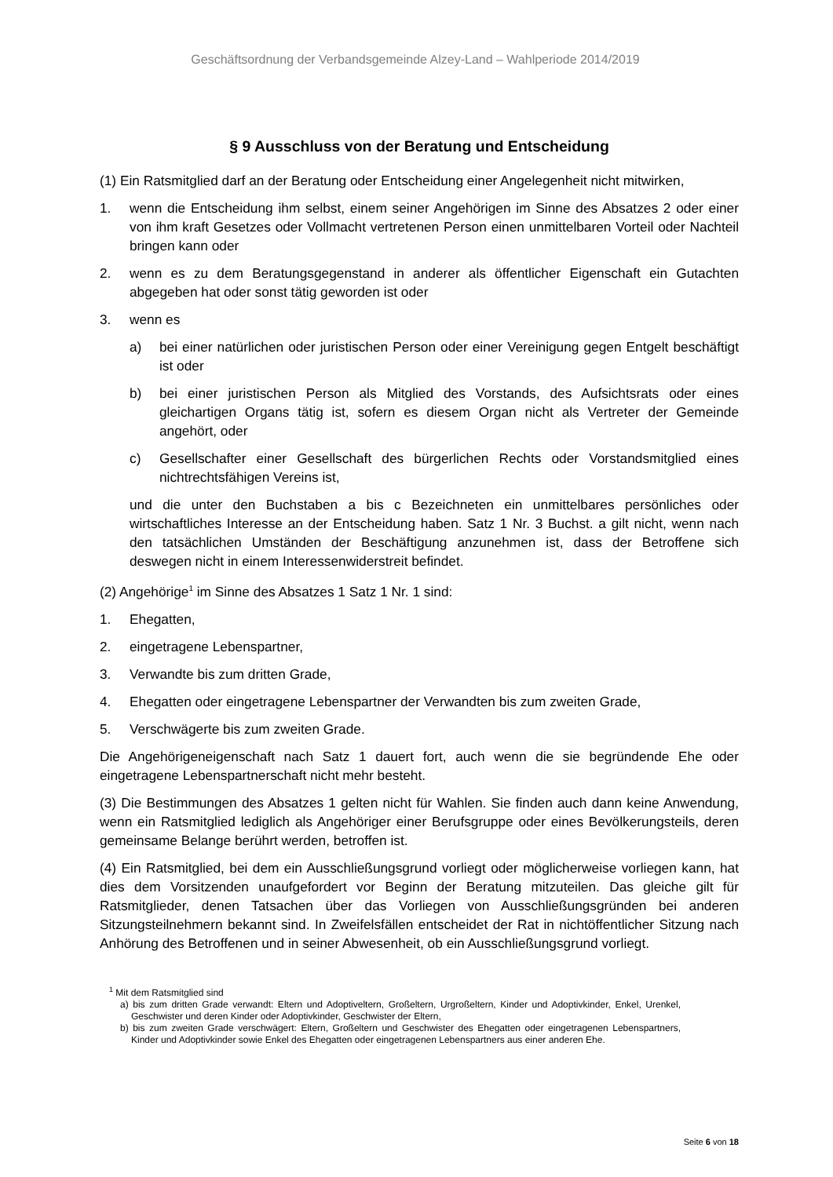Geschäftsordnung der Verbandsgemeinde Alzey-Land – Wahlperiode 2014/2019
§ 9 Ausschluss von der Beratung und Entscheidung
(1) Ein Ratsmitglied darf an der Beratung oder Entscheidung einer Angelegenheit nicht mit­wirken,
1. wenn die Entscheidung ihm selbst, einem seiner Angehörigen im Sinne des Absatzes 2 oder einer von ihm kraft Gesetzes oder Vollmacht vertretenen Person einen unmittelba­ren Vorteil oder Nachteil bringen kann oder
2. wenn es zu dem Beratungsgegenstand in anderer als öffentlicher Eigenschaft ein Gut­achten abgegeben hat oder sonst tätig geworden ist oder
3. wenn es
a) bei einer natürlichen oder juristischen Person oder einer Vereinigung gegen Entgelt beschäftigt ist oder
b) bei einer juristischen Person als Mitglied des Vorstands, des Aufsichtsrats oder ei­nes gleichartigen Organs tätig ist, sofern es diesem Organ nicht als Vertreter der Gemeinde angehört, oder
c) Gesellschafter einer Gesellschaft des bürgerlichen Rechts oder Vorstandsmitglied eines nichtrechtsfähigen Vereins ist,
und die unter den Buchstaben a bis c Bezeichneten ein unmittelbares persönliches oder wirtschaftliches Interesse an der Entscheidung haben. Satz 1 Nr. 3 Buchst. a gilt nicht, wenn nach den tatsächlichen Umständen der Beschäftigung anzunehmen ist, dass der Betroffene sich deswegen nicht in einem Interessenwiderstreit befindet.
(2) Angehörige<sup>1</sup> im Sinne des Absatzes 1 Satz 1 Nr. 1 sind:
1. Ehegatten,
2. eingetragene Lebenspartner,
3. Verwandte bis zum dritten Grade,
4. Ehegatten oder eingetragene Lebenspartner der Verwandten bis zum zweiten Grade,
5. Verschwägerte bis zum zweiten Grade.
Die Angehörigeneigenschaft nach Satz 1 dauert fort, auch wenn die sie begründende Ehe oder eingetragene Lebenspartnerschaft nicht mehr besteht.
(3) Die Bestimmungen des Absatzes 1 gelten nicht für Wahlen. Sie finden auch dann keine Anwendung, wenn ein Ratsmitglied lediglich als Angehöriger einer Berufsgruppe oder eines Bevölkerungsteils, deren gemeinsame Belange berührt werden, betroffen ist.
(4) Ein Ratsmitglied, bei dem ein Ausschließungsgrund vorliegt oder möglicherweise vorlie­gen kann, hat dies dem Vorsitzenden unaufgefordert vor Beginn der Beratung mitzuteilen. Das gleiche gilt für Ratsmitglieder, denen Tatsachen über das Vorliegen von Ausschlie­ßungsgründen bei anderen Sitzungsteilnehmern bekannt sind. In Zweifelsfällen entscheidet der Rat in nichtöffentlicher Sitzung nach Anhörung des Betroffenen und in seiner Abwesen­heit, ob ein Ausschließungsgrund vorliegt.
<sup>1</sup> Mit dem Ratsmitglied sind
a) bis zum dritten Grade verwandt: Eltern und Adoptiveltern, Großeltern, Urgroßeltern, Kinder und Adoptiv­kinder, Enkel, Urenkel, Geschwister und deren Kinder oder Adoptivkinder, Geschwister der Eltern,
b) bis zum zweiten Grade verschwägert: Eltern, Großeltern und Geschwister des Ehegatten oder eingetrage­nen Lebenspartners, Kinder und Adoptivkinder sowie Enkel des Ehegatten oder eingetragenen Lebens­partners aus einer anderen Ehe.
Seite 6 von 18